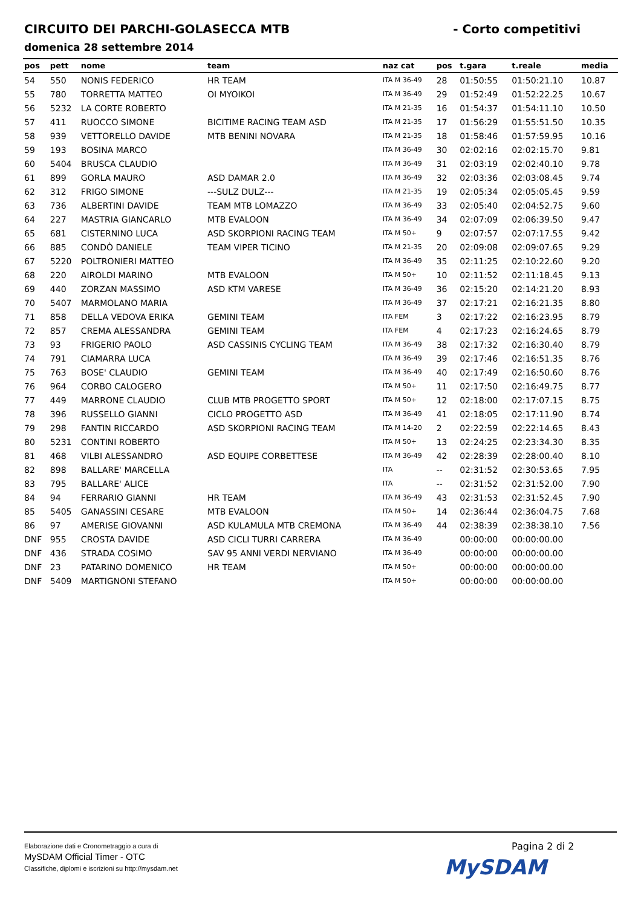CIRCUITO DEI PARCHI-GOLASECCA MTB - Corto competitivi
domenica 28 settembre 2014
| pos | pett | nome | team | naz cat | pos | t.gara | t.reale | media |
| --- | --- | --- | --- | --- | --- | --- | --- | --- |
| 54 | 550 | NONIS FEDERICO | HR TEAM | ITA M 36-49 | 28 | 01:50:55 | 01:50:21.10 | 10.87 |
| 55 | 780 | TORRETTA MATTEO | OI MYOIKOI | ITA M 36-49 | 29 | 01:52:49 | 01:52:22.25 | 10.67 |
| 56 | 5232 | LA CORTE ROBERTO | | ITA M 21-35 | 16 | 01:54:37 | 01:54:11.10 | 10.50 |
| 57 | 411 | RUOCCO SIMONE | BICITIME RACING TEAM ASD | ITA M 21-35 | 17 | 01:56:29 | 01:55:51.50 | 10.35 |
| 58 | 939 | VETTORELLO DAVIDE | MTB BENINI NOVARA | ITA M 21-35 | 18 | 01:58:46 | 01:57:59.95 | 10.16 |
| 59 | 193 | BOSINA MARCO | | ITA M 36-49 | 30 | 02:02:16 | 02:02:15.70 | 9.81 |
| 60 | 5404 | BRUSCA CLAUDIO | | ITA M 36-49 | 31 | 02:03:19 | 02:02:40.10 | 9.78 |
| 61 | 899 | GORLA MAURO | ASD DAMAR 2.0 | ITA M 36-49 | 32 | 02:03:36 | 02:03:08.45 | 9.74 |
| 62 | 312 | FRIGO SIMONE | ---SULZ DULZ--- | ITA M 21-35 | 19 | 02:05:34 | 02:05:05.45 | 9.59 |
| 63 | 736 | ALBERTINI DAVIDE | TEAM MTB LOMAZZO | ITA M 36-49 | 33 | 02:05:40 | 02:04:52.75 | 9.60 |
| 64 | 227 | MASTRIA GIANCARLO | MTB EVALOON | ITA M 36-49 | 34 | 02:07:09 | 02:06:39.50 | 9.47 |
| 65 | 681 | CISTERNINO LUCA | ASD SKORPIONI RACING TEAM | ITA M 50+ | 9 | 02:07:57 | 02:07:17.55 | 9.42 |
| 66 | 885 | CONDÒ DANIELE | TEAM VIPER TICINO | ITA M 21-35 | 20 | 02:09:08 | 02:09:07.65 | 9.29 |
| 67 | 5220 | POLTRONIERI MATTEO | | ITA M 36-49 | 35 | 02:11:25 | 02:10:22.60 | 9.20 |
| 68 | 220 | AIROLDI MARINO | MTB EVALOON | ITA M 50+ | 10 | 02:11:52 | 02:11:18.45 | 9.13 |
| 69 | 440 | ZORZAN MASSIMO | ASD KTM VARESE | ITA M 36-49 | 36 | 02:15:20 | 02:14:21.20 | 8.93 |
| 70 | 5407 | MARMOLANO MARIA | | ITA M 36-49 | 37 | 02:17:21 | 02:16:21.35 | 8.80 |
| 71 | 858 | DELLA VEDOVA ERIKA | GEMINI TEAM | ITA FEM | 3 | 02:17:22 | 02:16:23.95 | 8.79 |
| 72 | 857 | CREMA ALESSANDRA | GEMINI TEAM | ITA FEM | 4 | 02:17:23 | 02:16:24.65 | 8.79 |
| 73 | 93 | FRIGERIO PAOLO | ASD CASSINIS CYCLING TEAM | ITA M 36-49 | 38 | 02:17:32 | 02:16:30.40 | 8.79 |
| 74 | 791 | CIAMARRA LUCA | | ITA M 36-49 | 39 | 02:17:46 | 02:16:51.35 | 8.76 |
| 75 | 763 | BOSE' CLAUDIO | GEMINI TEAM | ITA M 36-49 | 40 | 02:17:49 | 02:16:50.60 | 8.76 |
| 76 | 964 | CORBO CALOGERO | | ITA M 50+ | 11 | 02:17:50 | 02:16:49.75 | 8.77 |
| 77 | 449 | MARRONE CLAUDIO | CLUB MTB PROGETTO SPORT | ITA M 50+ | 12 | 02:18:00 | 02:17:07.15 | 8.75 |
| 78 | 396 | RUSSELLO GIANNI | CICLO PROGETTO ASD | ITA M 36-49 | 41 | 02:18:05 | 02:17:11.90 | 8.74 |
| 79 | 298 | FANTIN RICCARDO | ASD SKORPIONI RACING TEAM | ITA M 14-20 | 2 | 02:22:59 | 02:22:14.65 | 8.43 |
| 80 | 5231 | CONTINI ROBERTO | | ITA M 50+ | 13 | 02:24:25 | 02:23:34.30 | 8.35 |
| 81 | 468 | VILBI ALESSANDRO | ASD EQUIPE CORBETTESE | ITA M 36-49 | 42 | 02:28:39 | 02:28:00.40 | 8.10 |
| 82 | 898 | BALLARE' MARCELLA | | ITA | -- | 02:31:52 | 02:30:53.65 | 7.95 |
| 83 | 795 | BALLARE' ALICE | | ITA | -- | 02:31:52 | 02:31:52.00 | 7.90 |
| 84 | 94 | FERRARIO GIANNI | HR TEAM | ITA M 36-49 | 43 | 02:31:53 | 02:31:52.45 | 7.90 |
| 85 | 5405 | GANASSINI CESARE | MTB EVALOON | ITA M 50+ | 14 | 02:36:44 | 02:36:04.75 | 7.68 |
| 86 | 97 | AMERISE GIOVANNI | ASD KULAMULA MTB CREMONA | ITA M 36-49 | 44 | 02:38:39 | 02:38:38.10 | 7.56 |
| DNF | 955 | CROSTA DAVIDE | ASD CICLI TURRI CARRERA | ITA M 36-49 | | 00:00:00 | 00:00:00.00 | |
| DNF | 436 | STRADA COSIMO | SAV 95 ANNI VERDI NERVIANO | ITA M 36-49 | | 00:00:00 | 00:00:00.00 | |
| DNF | 23 | PATARINO DOMENICO | HR TEAM | ITA M 50+ | | 00:00:00 | 00:00:00.00 | |
| DNF | 5409 | MARTIGNONI STEFANO | | ITA M 50+ | | 00:00:00 | 00:00:00.00 | |
Elaborazione dati e Cronometraggio a cura di
MySDAM Official Timer - OTC
Classifiche, diplomi e iscrizioni su http://mysdam.net
Pagina 2 di 2
MySDAM